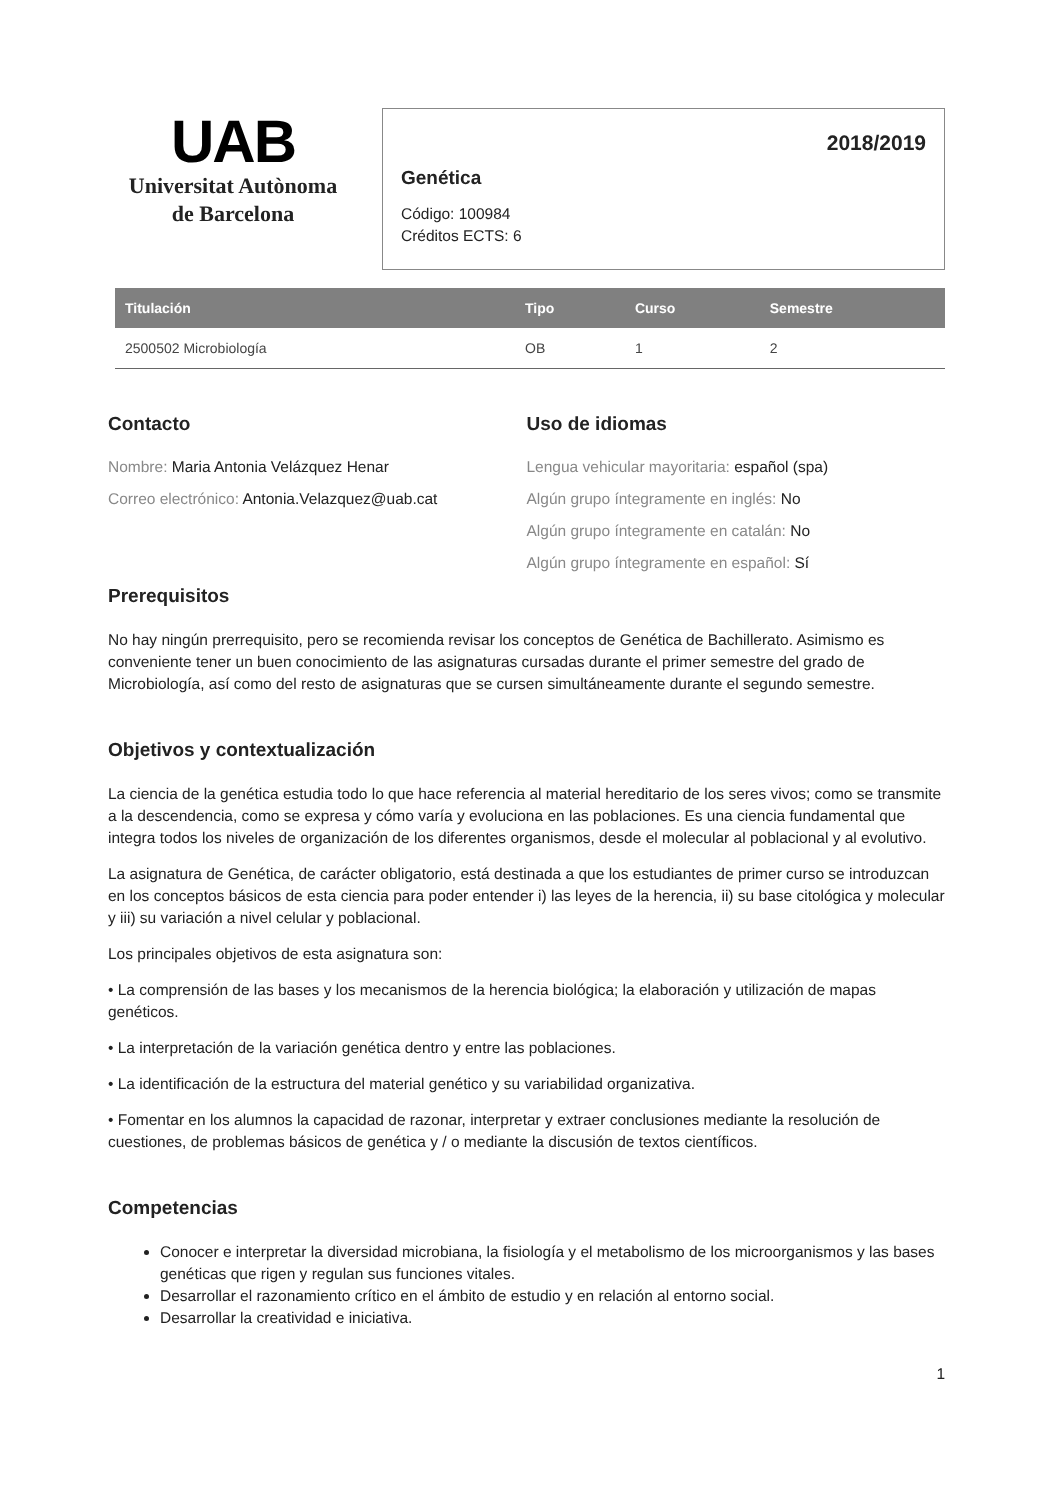UAB
Universitat Autònoma
de Barcelona
2018/2019
Genética
Código: 100984
Créditos ECTS: 6
| Titulación | Tipo | Curso | Semestre |
| --- | --- | --- | --- |
| 2500502 Microbiología | OB | 1 | 2 |
Contacto
Nombre: Maria Antonia Velázquez Henar
Correo electrónico: Antonia.Velazquez@uab.cat
Uso de idiomas
Lengua vehicular mayoritaria: español (spa)
Algún grupo íntegramente en inglés: No
Algún grupo íntegramente en catalán: No
Algún grupo íntegramente en español: Sí
Prerequisitos
No hay ningún prerrequisito, pero se recomienda revisar los conceptos de Genética de Bachillerato. Asimismo es conveniente tener un buen conocimiento de las asignaturas cursadas durante el primer semestre del grado de Microbiología, así como del resto de asignaturas que se cursen simultáneamente durante el segundo semestre.
Objetivos y contextualización
La ciencia de la genética estudia todo lo que hace referencia al material hereditario de los seres vivos; como se transmite a la descendencia, como se expresa y cómo varía y evoluciona en las poblaciones. Es una ciencia fundamental que integra todos los niveles de organización de los diferentes organismos, desde el molecular al poblacional y al evolutivo.
La asignatura de Genética, de carácter obligatorio, está destinada a que los estudiantes de primer curso se introduzcan en los conceptos básicos de esta ciencia para poder entender i) las leyes de la herencia, ii) su base citológica y molecular y iii) su variación a nivel celular y poblacional.
Los principales objetivos de esta asignatura son:
• La comprensión de las bases y los mecanismos de la herencia biológica; la elaboración y utilización de mapas genéticos.
• La interpretación de la variación genética dentro y entre las poblaciones.
• La identificación de la estructura del material genético y su variabilidad organizativa.
• Fomentar en los alumnos la capacidad de razonar, interpretar y extraer conclusiones mediante la resolución de cuestiones, de problemas básicos de genética y / o mediante la discusión de textos científicos.
Competencias
Conocer e interpretar la diversidad microbiana, la fisiología y el metabolismo de los microorganismos y las bases genéticas que rigen y regulan sus funciones vitales.
Desarrollar el razonamiento crítico en el ámbito de estudio y en relación al entorno social.
Desarrollar la creatividad e iniciativa.
1